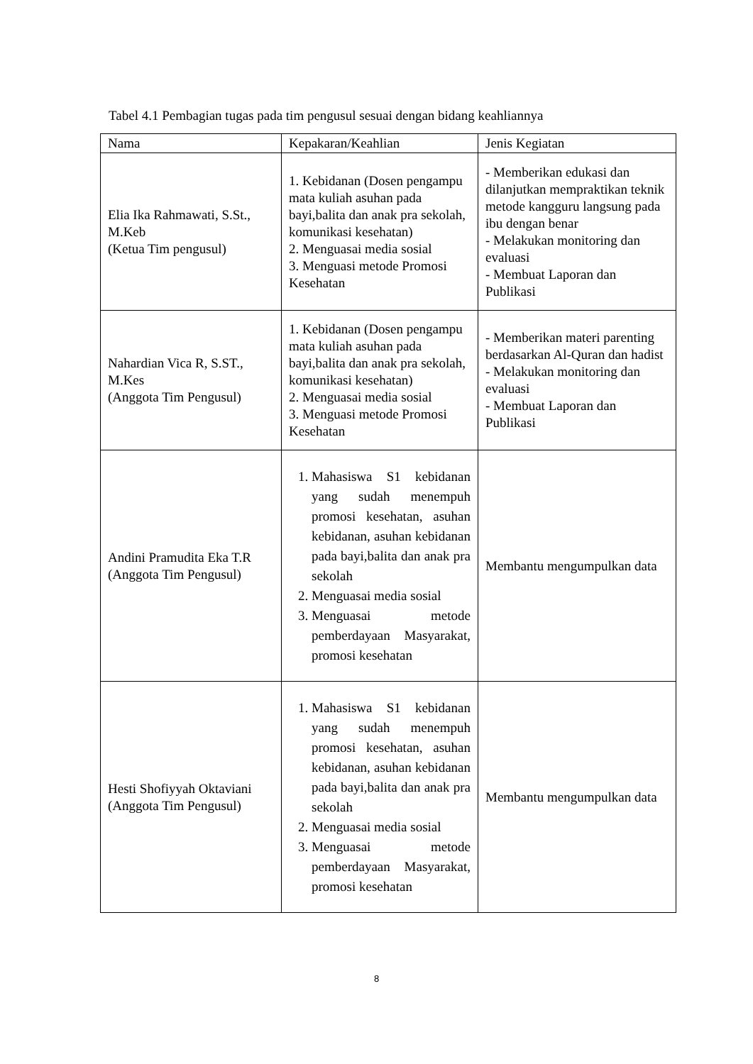Tabel 4.1 Pembagian tugas pada tim pengusul sesuai dengan bidang keahliannya
| Nama | Kepakaran/Keahlian | Jenis Kegiatan |
| --- | --- | --- |
| Elia Ika Rahmawati, S.St., M.Keb (Ketua Tim pengusul) | 1. Kebidanan (Dosen pengampu mata kuliah asuhan pada bayi,balita dan anak pra sekolah, komunikasi kesehatan) 2. Menguasai media sosial 3. Menguasi metode Promosi Kesehatan | - Memberikan edukasi dan dilanjutkan mempraktikan teknik metode kangguru langsung pada ibu dengan benar - Melakukan monitoring dan evaluasi - Membuat Laporan dan Publikasi |
| Nahardian Vica R, S.ST., M.Kes (Anggota Tim Pengusul) | 1. Kebidanan (Dosen pengampu mata kuliah asuhan pada bayi,balita dan anak pra sekolah, komunikasi kesehatan) 2. Menguasai media sosial 3. Menguasi metode Promosi Kesehatan | - Memberikan materi parenting berdasarkan Al-Quran dan hadist - Melakukan monitoring dan evaluasi - Membuat Laporan dan Publikasi |
| Andini Pramudita Eka T.R (Anggota Tim Pengusul) | 1. Mahasiswa S1 kebidanan yang sudah menempuh promosi kesehatan, asuhan kebidanan, asuhan kebidanan pada bayi,balita dan anak pra sekolah 2. Menguasai media sosial 3. Menguasai metode pemberdayaan Masyarakat, promosi kesehatan | Membantu mengumpulkan data |
| Hesti Shofiyyah Oktaviani (Anggota Tim Pengusul) | 1. Mahasiswa S1 kebidanan yang sudah menempuh promosi kesehatan, asuhan kebidanan, asuhan kebidanan pada bayi,balita dan anak pra sekolah 2. Menguasai media sosial 3. Menguasai metode pemberdayaan Masyarakat, promosi kesehatan | Membantu mengumpulkan data |
8